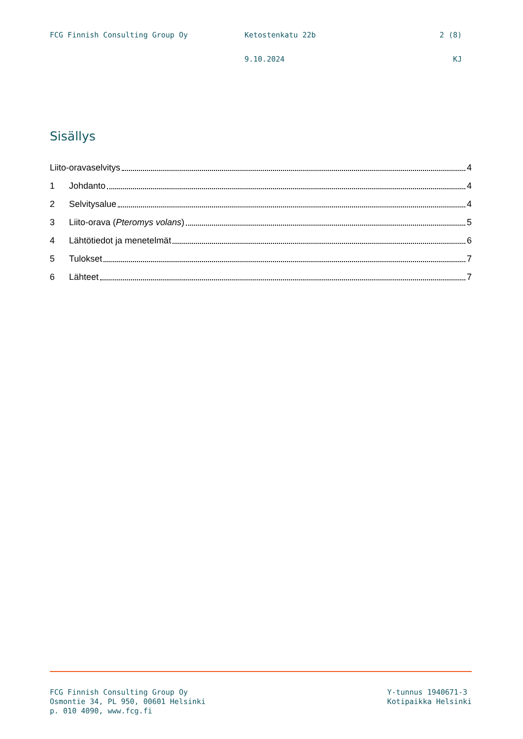FCG Finnish Consulting Group Oy Ketostenkatu 22b 2 (8)
9.10.2024 KJ
Sisällys
Liito-oravaselvitys 4
1 Johdanto 4
2 Selvitysalue 4
3 Liito-orava (Pteromys volans) 5
4 Lähtötiedot ja menetelmät 6
5 Tulokset 7
6 Lähteet 7
FCG Finnish Consulting Group Oy
Osmontie 34, PL 950, 00601 Helsinki
p. 010 4090, www.fcg.fi
Y-tunnus 1940671-3
Kotipaikka Helsinki